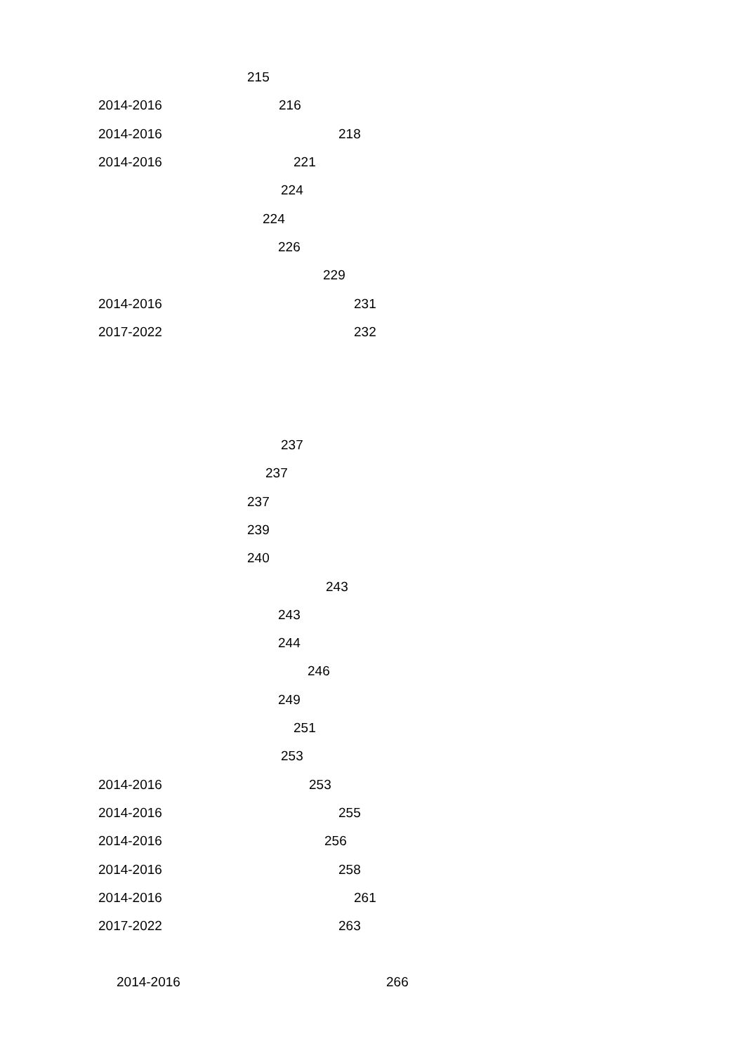215
2014-2016 216
2014-2016 218
2014-2016 221
224
224
226
229
2014-2016 231
2017-2022 232
237
237
237
239
240
243
243
244
246
249
251
253
2014-2016 253
2014-2016 255
2014-2016 256
2014-2016 258
2014-2016 261
2017-2022 263
2014-2016 266